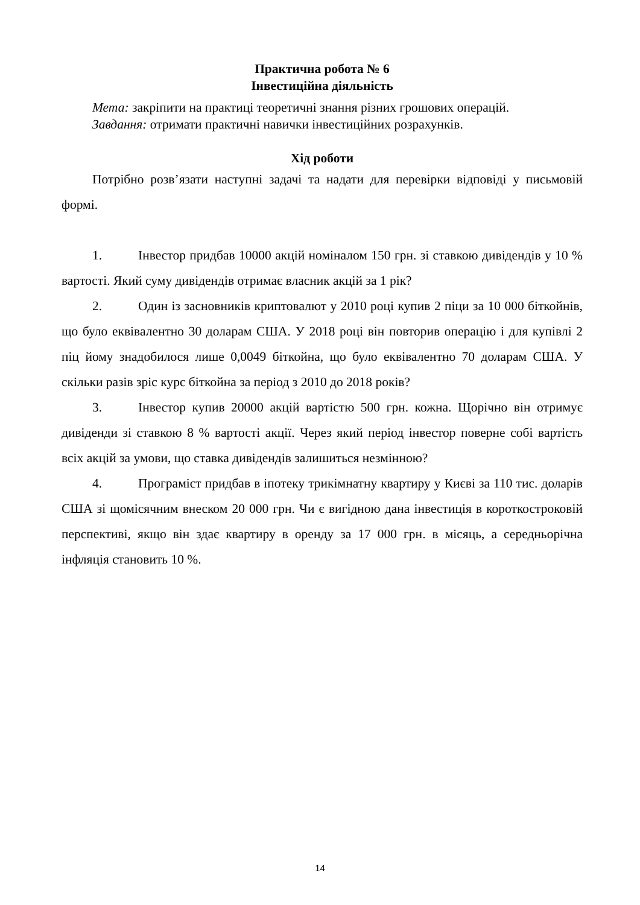Практична робота № 6
Інвестиційна діяльність
Мета: закріпити на практиці теоретичні знання різних грошових операцій.
Завдання: отримати практичні навички інвестиційних розрахунків.
Хід роботи
Потрібно розв’язати наступні задачі та надати для перевірки відповіді у письмовій формі.
1. Інвестор придбав 10000 акцій номіналом 150 грн. зі ставкою дивідендів у 10 % вартості. Який суму дивідендів отримає власник акцій за 1 рік?
2. Один із засновників криптовалют у 2010 році купив 2 піци за 10 000 біткойнів, що було еквівалентно 30 доларам США. У 2018 році він повторив операцію і для купівлі 2 піц йому знадобилося лише 0,0049 біткойна, що було еквівалентно 70 доларам США. У скільки разів зріс курс біткойна за період з 2010 до 2018 років?
3. Інвестор купив 20000 акцій вартістю 500 грн. кожна. Щорічно він отримує дивіденди зі ставкою 8 % вартості акції. Через який період інвестор поверне собі вартість всіх акцій за умови, що ставка дивідендів залишиться незмінною?
4. Програміст придбав в іпотеку трикімнатну квартиру у Києві за 110 тис. доларів США зі щомісячним внеском 20 000 грн. Чи є вигідною дана інвестиція в короткостроковій перспективі, якщо він здає квартиру в оренду за 17 000 грн. в місяць, а середньорічна інфляція становить 10 %.
14